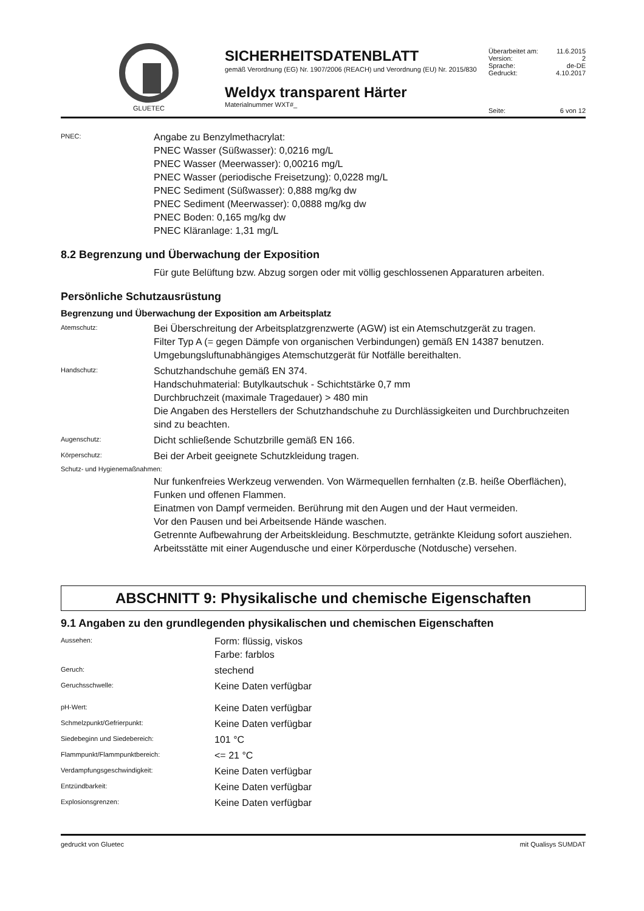GLUETEC
SICHERHEITSDATENBLATT
gemäß Verordnung (EG) Nr. 1907/2006 (REACH) und Verordnung (EU) Nr. 2015/830
Weldyx transparent Härter
Materialnummer WXT#_
Überarbeitet am: 11.6.2015
Version: 2
Sprache: de-DE
Gedruckt: 4.10.2017
Seite: 6 von 12
PNEC:
Angabe zu Benzylmethacrylat:
PNEC Wasser (Süßwasser): 0,0216 mg/L
PNEC Wasser (Meerwasser): 0,00216 mg/L
PNEC Wasser (periodische Freisetzung): 0,0228 mg/L
PNEC Sediment (Süßwasser): 0,888 mg/kg dw
PNEC Sediment (Meerwasser): 0,0888 mg/kg dw
PNEC Boden: 0,165 mg/kg dw
PNEC Kläranlage: 1,31 mg/L
8.2 Begrenzung und Überwachung der Exposition
Für gute Belüftung bzw. Abzug sorgen oder mit völlig geschlossenen Apparaturen arbeiten.
Persönliche Schutzausrüstung
Begrenzung und Überwachung der Exposition am Arbeitsplatz
Atemschutz:
Bei Überschreitung der Arbeitsplatzgrenzwerte (AGW) ist ein Atemschutzgerät zu tragen.
Filter Typ A (= gegen Dämpfe von organischen Verbindungen) gemäß EN 14387 benutzen.
Umgebungsluftunabhängiges Atemschutzgerät für Notfälle bereithalten.
Handschutz:
Schutzhandschuhe gemäß EN 374.
Handschuhmaterial: Butylkautschuk - Schichtstärke 0,7 mm
Durchbruchzeit (maximale Tragedauer) > 480 min
Die Angaben des Herstellers der Schutzhandschuhe zu Durchlässigkeiten und Durchbruchzeiten sind zu beachten.
Augenschutz:
Dicht schließende Schutzbrille gemäß EN 166.
Körperschutz:
Bei der Arbeit geeignete Schutzkleidung tragen.
Schutz- und Hygienemaßnahmen:
Nur funkenfreies Werkzeug verwenden. Von Wärmequellen fernhalten (z.B. heiße Oberflächen), Funken und offenen Flammen.
Einatmen von Dampf vermeiden. Berührung mit den Augen und der Haut vermeiden.
Vor den Pausen und bei Arbeitsende Hände waschen.
Getrennte Aufbewahrung der Arbeitskleidung. Beschmutzte, getränkte Kleidung sofort ausziehen.
Arbeitsstätte mit einer Augendusche und einer Körperdusche (Notdusche) versehen.
ABSCHNITT 9: Physikalische und chemische Eigenschaften
9.1 Angaben zu den grundlegenden physikalischen und chemischen Eigenschaften
Aussehen:
Form: flüssig, viskos
Farbe: farblos
Geruch:
stechend
Geruchsschwelle:
Keine Daten verfügbar
pH-Wert:
Keine Daten verfügbar
Schmelzpunkt/Gefrierpunkt:
Keine Daten verfügbar
Siedebeginn und Siedebereich:
101 °C
Flammpunkt/Flammpunktbereich:
<= 21 °C
Verdampfungsgeschwindigkeit:
Keine Daten verfügbar
Entzündbarkeit:
Keine Daten verfügbar
Explosionsgrenzen:
Keine Daten verfügbar
gedruckt von Gluetec mit Qualisys SUMDAT